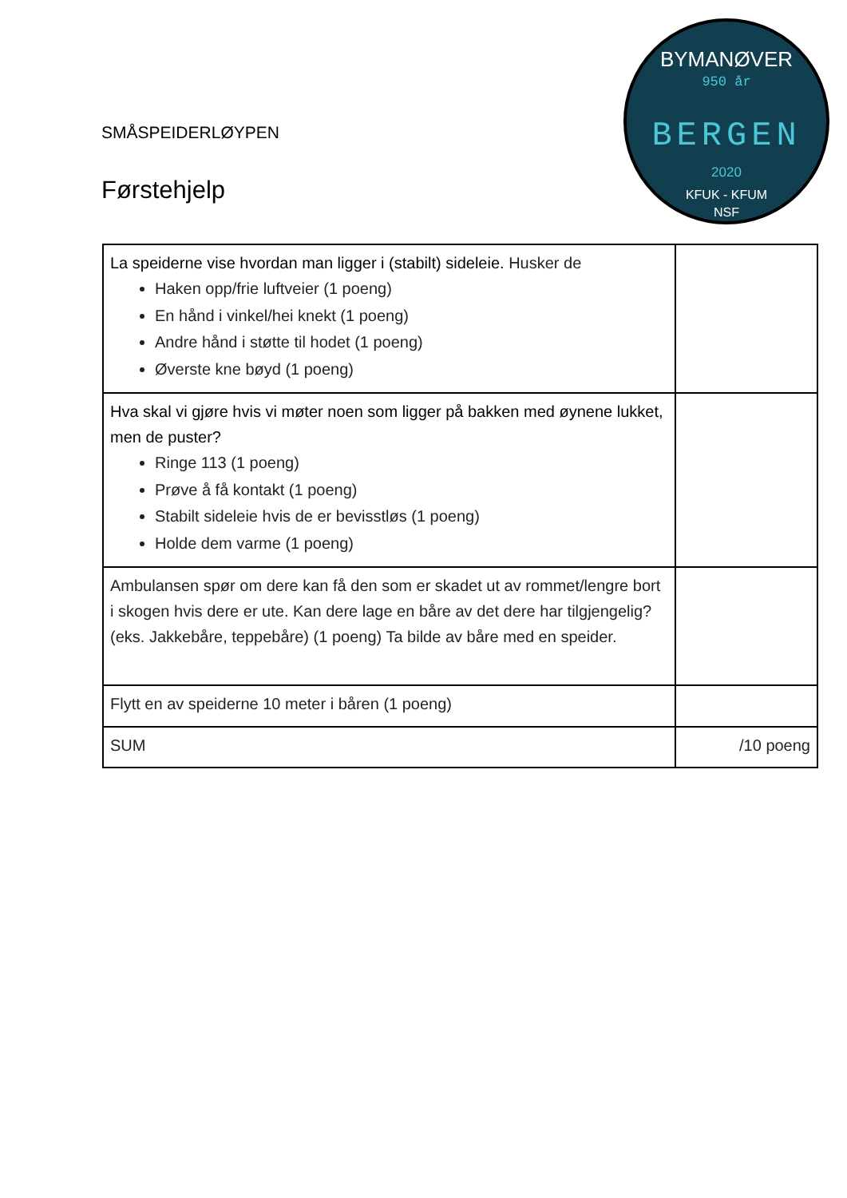BYMANØVER
950 år
BERGEN
2020
KFUK - KFUM
NSF
SMÅSPEIDERLØYPEN
Førstehjelp
| La speiderne vise hvordan man ligger i (stabilt) sideleie. Husker de Haken opp/frie luftveier (1 poeng) En hånd i vinkel/hei knekt (1 poeng) Andre hånd i støtte til hodet (1 poeng) Øverste kne bøyd (1 poeng) | |
| Hva skal vi gjøre hvis vi møter noen som ligger på bakken med øynene lukket, men de puster? Ringe 113 (1 poeng) Prøve å få kontakt (1 poeng) Stabilt sideleie hvis de er bevisstløs (1 poeng) Holde dem varme (1 poeng) | |
| Ambulansen spør om dere kan få den som er skadet ut av rommet/lengre bort i skogen hvis dere er ute. Kan dere lage en båre av det dere har tilgjengelig? (eks. Jakkebåre, teppebåre) (1 poeng) Ta bilde av båre med en speider. | |
| Flytt en av speiderne 10 meter i båren (1 poeng) | |
| SUM | /10 poeng |